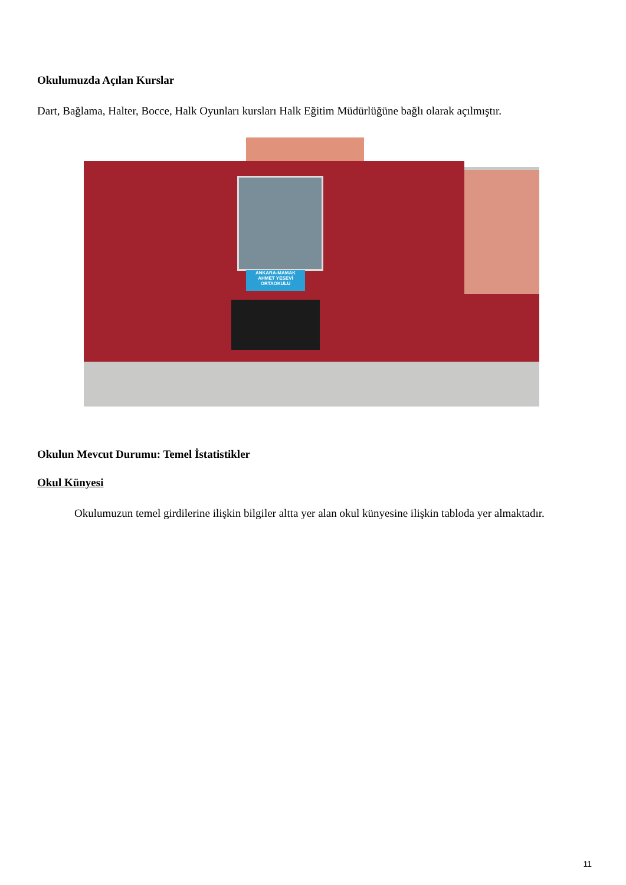Okulumuzda Açılan Kurslar
Dart, Bağlama, Halter, Bocce, Halk Oyunları kursları Halk Eğitim Müdürlüğüne bağlı olarak açılmıştır.
ANKARA-MAMAK
AHMET YESEVİ
ORTAOKULU
Okulun Mevcut Durumu: Temel İstatistikler
Okul Künyesi
Okulumuzun temel girdilerine ilişkin bilgiler altta yer alan okul künyesine ilişkin tabloda yer almaktadır.
11